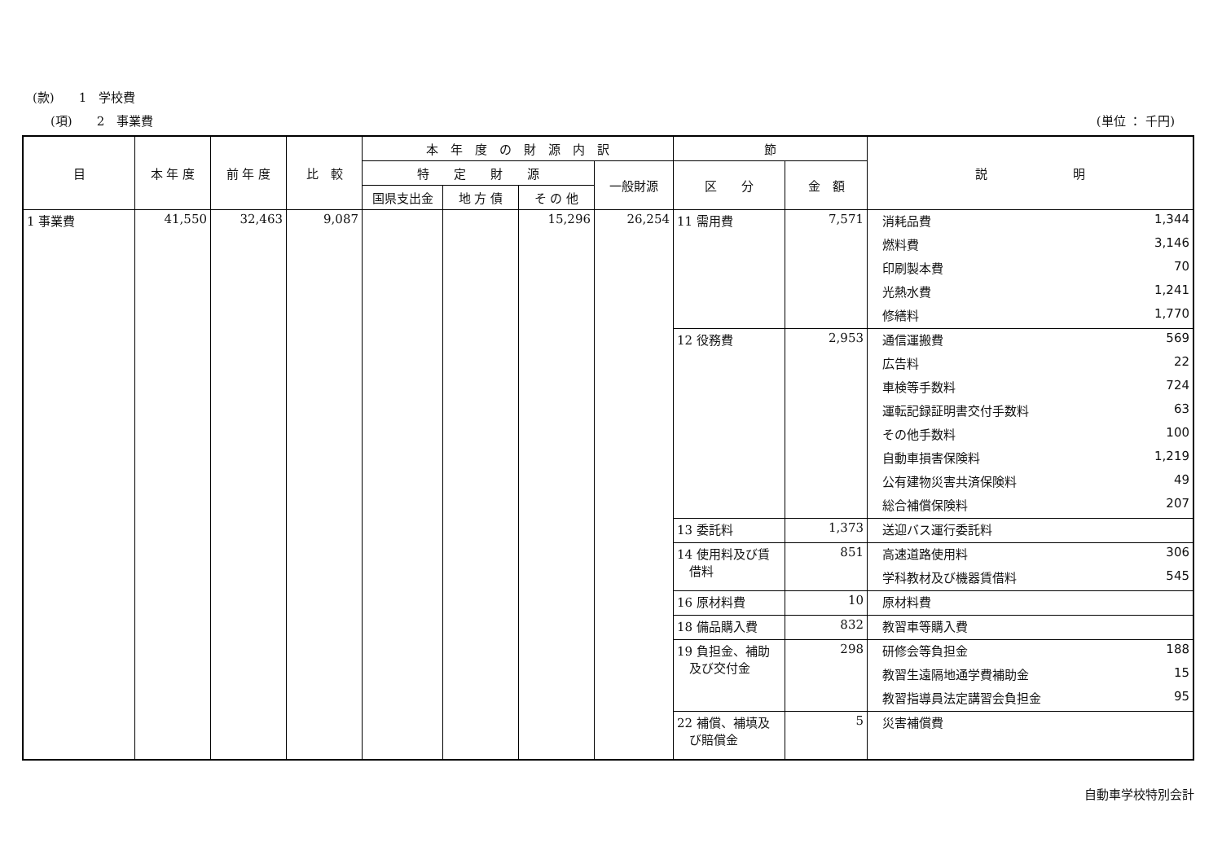(款)　　1　学校費
(項)　　2　事業費 (単位 ： 千円)
| 目 | 本 年 度 | 前 年 度 | 比 較 | 本 年 度 の 財 源 内 訳 | | | | 節 | | 説 明 | |
| --- | --- | --- | --- | --- | --- | --- | --- | --- | --- | --- | --- |
| | | | | 特 定 財 源 | | | 一般財源 | 区 分 | 金 額 | | |
| | | | | 国県支出金 | 地 方 債 | そ の 他 | | | | | |
| 1 事業費 | 41,550 | 32,463 | 9,087 | | | 15,296 | 26,254 | 11 需用費 | 7,571 | 消耗品費 | 1,344 |
| | | | | | | | | | | 燃料費 | 3,146 |
| | | | | | | | | | | 印刷製本費 | 70 |
| | | | | | | | | | | 光熱水費 | 1,241 |
| | | | | | | | | | | 修繕料 | 1,770 |
| | | | | | | | | 12 役務費 | 2,953 | 通信運搬費 | 569 |
| | | | | | | | | | | 広告料 | 22 |
| | | | | | | | | | | 車検等手数料 | 724 |
| | | | | | | | | | | 運転記録証明書交付手数料 | 63 |
| | | | | | | | | | | その他手数料 | 100 |
| | | | | | | | | | | 自動車損害保険料 | 1,219 |
| | | | | | | | | | | 公有建物災害共済保険料 | 49 |
| | | | | | | | | | | 総合補償保険料 | 207 |
| | | | | | | | | 13 委託料 | 1,373 | 送迎バス運行委託料 | |
| | | | | | | | | 14 使用料及び賃 借料 | 851 | 高速道路使用料 | 306 |
| | | | | | | | | | | 学科教材及び機器賃借料 | 545 |
| | | | | | | | | 16 原材料費 | 10 | 原材料費 | |
| | | | | | | | | 18 備品購入費 | 832 | 教習車等購入費 | |
| | | | | | | | | 19 負担金、補助 及び交付金 | 298 | 研修会等負担金 | 188 |
| | | | | | | | | | | 教習生遠隔地通学費補助金 | 15 |
| | | | | | | | | | | 教習指導員法定講習会負担金 | 95 |
| | | | | | | | | 22 補償、補填及 び賠償金 | 5 | 災害補償費 | |
自動車学校特別会計